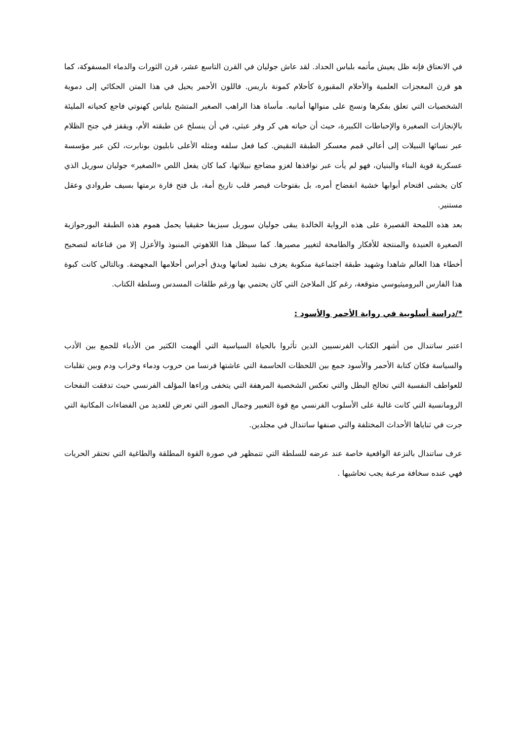في الانعتاق فإنه ظل يعيش مأتمه بلباس الحداد. لقد عاش جوليان في القرن التاسع عشر، قرن الثورات والدماء المسفوكة، كما هو قرن المعجزات العلمية والأحلام المقبورة كأحلام كمونة باريس. فاللون الأحمر يحيل في هذا المتن الحكائي إلى دموية الشخصيات التي تعلق بفكرها ونسج على منوالها أمانيه. مأساة هذا الراهب الصغير المتشح بلباس كهنوتي فاجع كحياته المليئة بالإنجازات الصغيرة والإحباطات الكبيرة، حيث أن حياته هي كر وفر عبثي، في أن ينسلخ عن طبقته الأم، ويقفز في جنح الظلام عبر نسائها النبيلات إلى أعالي قمم معسكر الطبقة النقيض. كما فعل سلفه ومثله الأعلى نابليون بونابرت، لكن عبر مؤسسة عسكرية قوية البناء والبنيان، فهو لم يأت عبر نوافذها لغزو مضاجع نبيلاتها، كما كان يفعل اللص «الصغير» جوليان سوريل الذي كان يخشى اقتحام أبوابها خشية انفضاح أمره، بل بفتوحات قيصر قلب تاريخ أمة، بل فتح قارة برمتها بسيف طروادي وعقل مستنير.
بعد هذه اللمحة القصيرة على هذه الرواية الخالدة يبقى جوليان سوريل سيزيفا حقيقيا يحمل هموم هذه الطبقة البورجوازية الصغيرة العنيدة والمنتجة للأفكار والطامحة لتغيير مصيرها. كما سيظل هذا اللاهوتي المنبوذ والأعزل إلا من قناعاته لتصحيح أخطاء هذا العالم شاهدا وشهيد طبقة اجتماعية منكوبة يعزف نشيد لعناتها ويدق أجراس أحلامها المجهضة. وبالتالي كانت كبوة هذا الفارس البروميثيوسي متوقعة، رغم كل الملاجئ التي كان يحتمي بها ورغم طلقات المسدس وسلطة الكتاب.
*/دراسة أسلوبية في رواية الأحمر والأسود :
اعتبر ساتندال من أشهر الكتاب الفرنسيين الذين تأثروا بالحياة السياسية التي ألهمت الكثير من الأدباء للجمع بين الأدب والسياسة فكان كتابة الأحمر والأسود جمع بين اللحظات الحاسمة التي عاشتها فرنسا من حروب ودماء وخراب ودم وبين تقلبات للعواطف النفسية التي تخالج البطل والتي تعكس الشخصية المرهفة التي يتخفى وراءها المؤلف الفرنسي حيث تدفقت النفحات الرومانسية التي كانت غالبة على الأسلوب الفرنسي مع قوة التعبير وجمال الصور التي تعرض للعديد من الفضاءات المكانية التي جرت في ثناياها الأحداث المختلفة والتي صنفها ساتندال في مجلدين.
عرف ساتندال بالنزعة الواقعية خاصة عند عرضه للسلطة التي تتمظهر في صورة القوة المطلقة والطاغية التي تحتقر الحريات فهي عنده سخافة مرعبة يجب تحاشيها .